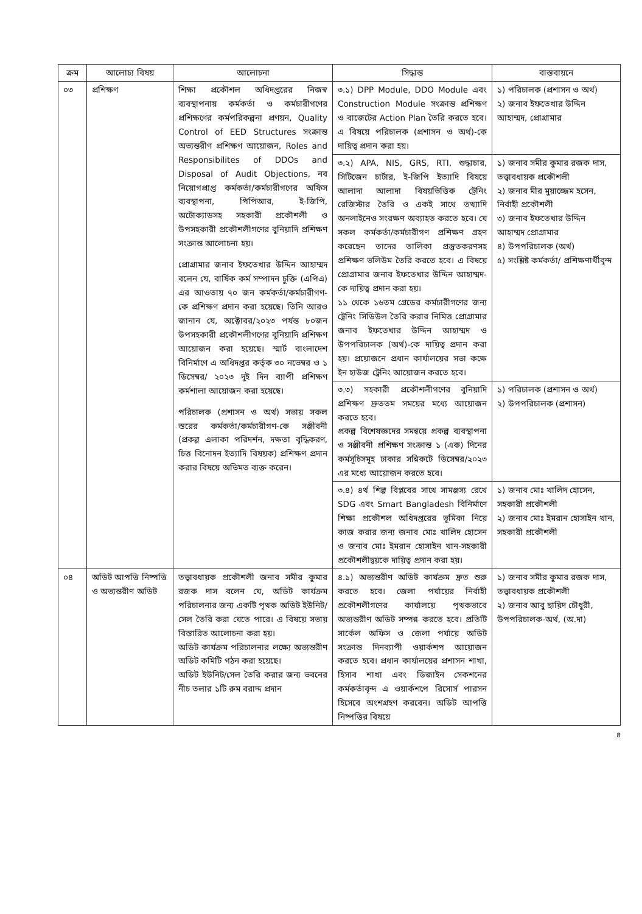| ক্রম | আলোচ্য বিষয় | আলোচনা | সিদ্ধান্ত | বাস্তবায়নে |
| --- | --- | --- | --- | --- |
| ০৩ | প্রশিক্ষণ | শিক্ষা প্রকৌশল অধিদপ্তরের নিজস্ব ব্যবস্থাপনায় কর্মকর্তা ও কর্মচারীগণের প্রশিক্ষণের কর্মপরিকল্পনা প্রণয়ন, Quality Control of EED Structures সংক্রান্ত অভ্যন্তরীণ প্রশিক্ষণ আয়োজন, Roles and Responsibilites of DDOs and Disposal of Audit Objections, নব নিয়োগপ্রাপ্ত কর্মকর্তা/কর্মচারীগণের অফিস ব্যবস্থাপনা, পিপিআর, ই-জিপি, অটোক্যাডসহ সহকারী প্রকৌশলী ও উপসহকারী প্রকৌশলীগণের বুনিয়াদি প্রশিক্ষণ সংক্রান্ত আলোচনা হয়। প্রোগ্রামার জনাব ইফতেখার উদ্দিন আহাম্মদ বলেন যে, বার্ষিক কর্ম সম্পাদন চুক্তি (এপিএ) এর আওতায় ৭০ জন কর্মকর্তা/কর্মচারীগণ-কে প্রশিক্ষণ প্রদান করা হয়েছে। তিনি আরও জানান যে, অক্টোবর/২০২৩ পর্যন্ত ৮০জন উপসহকারী প্রকৌশলীগণের বুনিয়াদি প্রশিক্ষণ আয়োজন করা হয়েছে। স্মার্ট বাংলাদেশ বিনির্মাণে এ অধিদপ্তর কর্তৃক ৩০ নভেম্বর ও ১ ডিসেম্বর/ ২০২৩ দুই দিন ব্যাপী প্রশিক্ষণ কর্মশালা আয়োজন করা হয়েছে। পরিচালক (প্রশাসন ও অর্থ) সভায় সকল স্তরের কর্মকর্তা/কর্মচারীগণ-কে সঞ্জীবনী (প্রকল্প এলাকা পরিদর্শন, দক্ষতা বৃদ্ধিকরণ, চিত্ত বিনোদন ইত্যাদি বিষয়ক) প্রশিক্ষণ প্রদান করার বিষয়ে অভিমত ব্যক্ত করেন। | ৩.১) DPP Module, DDO Module এবং Construction Module সংক্রান্ত প্রশিক্ষণ ও বাজেটের Action Plan তৈরি করতে হবে। এ বিষয়ে পরিচালক (প্রশাসন ও অর্থ)-কে দায়িত্ব প্রদান করা হয়। | ১) পরিচালক (প্রশাসন ও অর্থ) ২) জনাব ইফতেখার উদ্দিন আহাম্মদ, প্রোগ্রামার |
| | | | ৩.২) APA, NIS, GRS, RTI, শুদ্ধাচার, সিটিজেন চার্টার, ই-জিপি ইত্যাদি বিষয়ে আলাদা আলাদা বিষয়ভিত্তিক ট্রেনিং রেজিস্টার তৈরি ও একই সাথে তথ্যাদি অনলাইনেও সংরক্ষণ অব্যাহত করতে হবে। যে সকল কর্মকর্তা/কর্মচারীগণ প্রশিক্ষণ গ্রহণ করেছেন তাদের তালিকা প্রস্তুতকরণসহ প্রশিক্ষণ ভলিউম তৈরি করতে হবে। এ বিষয়ে প্রোগ্রামার জনাব ইফতেখার উদ্দিন আহাম্মদ-কে দায়িত্ব প্রদান করা হয়। ১১ থেকে ১৬তম গ্রেডের কর্মচারীগণের জন্য ট্রেনিং সিডিউল তৈরি করার নিমিত্ত প্রোগ্রামার জনাব ইফতেখার উদ্দিন আহাম্মদ ও উপপরিচালক (অর্থ)-কে দায়িত্ব প্রদান করা হয়। প্রয়োজনে প্রধান কার্যালয়ের সভা কক্ষে ইন হাউজ ট্রেনিং আয়োজন করতে হবে। | ১) জনাব সমীর কুমার রজক দাস, তত্ত্বাবধায়ক প্রকৌশলী ২) জনাব মীর মুয়াজ্জেম হসেন, নির্বাহী প্রকৌশলী ৩) জনাব ইফতেখার উদ্দিন আহাম্মদ প্রোগ্রামার ৪) উপপরিচালক (অর্থ) ৫) সংশ্লিষ্ট কর্মকর্তা/ প্রশিক্ষণার্থীবৃন্দ |
| | | | ৩.৩) সহকারী প্রকৌশলীগণের বুনিয়াদি প্রশিক্ষণ দ্রুততম সময়ের মধ্যে আয়োজন করতে হবে। প্রকল্প বিশেষজ্ঞদের সমন্বয়ে প্রকল্প ব্যবস্থাপনা ও সঞ্জীবনী প্রশিক্ষণ সংক্রান্ত ১ (এক) দিনের কর্মসূচিসমূহ ঢাকার সন্নিকটে ডিসেম্বর/২০২৩ এর মধ্যে আয়োজন করতে হবে। | ১) পরিচালক (প্রশাসন ও অর্থ) ২) উপপরিচালক (প্রশাসন) |
| | | | ৩.৪) ৪র্থ শিল্প বিপ্লবের সাথে সামঞ্জস্য রেখে SDG এবং Smart Bangladesh বিনির্মাণে শিক্ষা প্রকৌশল অধিদপ্তরের ভূমিকা নিয়ে কাজ করার জন্য জনাব মোঃ খালিদ হোসেন ও জনাব মোঃ ইমরান হোসাইন খান-সহকারী প্রকৌশলীদ্বয়কে দায়িত্ব প্রদান করা হয়। | ১) জনাব মোঃ খালিদ হোসেন, সহকারী প্রকৌশলী ২) জনাব মোঃ ইমরান হোসাইন খান, সহকারী প্রকৌশলী |
| ০৪ | অডিট আপত্তি নিষ্পত্তি ও অভ্যন্তরীণ অডিট | তত্ত্বাবধায়ক প্রকৌশলী জনাব সমীর কুমার রজক দাস বলেন যে, অডিট কার্যক্রম পরিচালনার জন্য একটি পৃথক অডিট ইউনিট/সেল তৈরি করা যেতে পারে। এ বিষয়ে সভায় বিস্তারিত আলোচনা করা হয়। অডিট কার্যক্রম পরিচালনার লক্ষ্যে অভ্যন্তরীণ অডিট কমিটি গঠন করা হয়েছে। অডিট ইউনিট/সেল তৈরি করার জন্য ভবনের নীচ তলার ১টি রুম বরাদ্দ প্রদান | ৪.১) অভ্যন্তরীণ অডিট কার্যক্রম দ্রুত শুরু করতে হবে। জেলা পর্যায়ের নির্বাহী প্রকৌশলীগণের কার্যালয়ে পৃথকভাবে অভ্যন্তরীণ অডিট সম্পন্ন করতে হবে। প্রতিটি সার্কেল অফিস ও জেলা পর্যায়ে অডিট সংক্রান্ত দিনব্যাপী ওয়ার্কশপ আয়োজন করতে হবে। প্রধান কার্যালয়ের প্রশাসন শাখা, হিসাব শাখা এবং ডিজাইন সেকশনের কর্মকর্তাবৃন্দ এ ওয়ার্কশপে রিসোর্স পারসন হিসেবে অংশগ্রহণ করবেন। অডিট আপত্তি নিষ্পত্তির বিষয়ে | ১) জনাব সমীর কুমার রজক দাস, তত্ত্বাবধায়ক প্রকৌশলী ২) জনাব আবু ছায়িদ চৌধুরী, উপপরিচালক-অর্থ, (অ.দা) |
৪